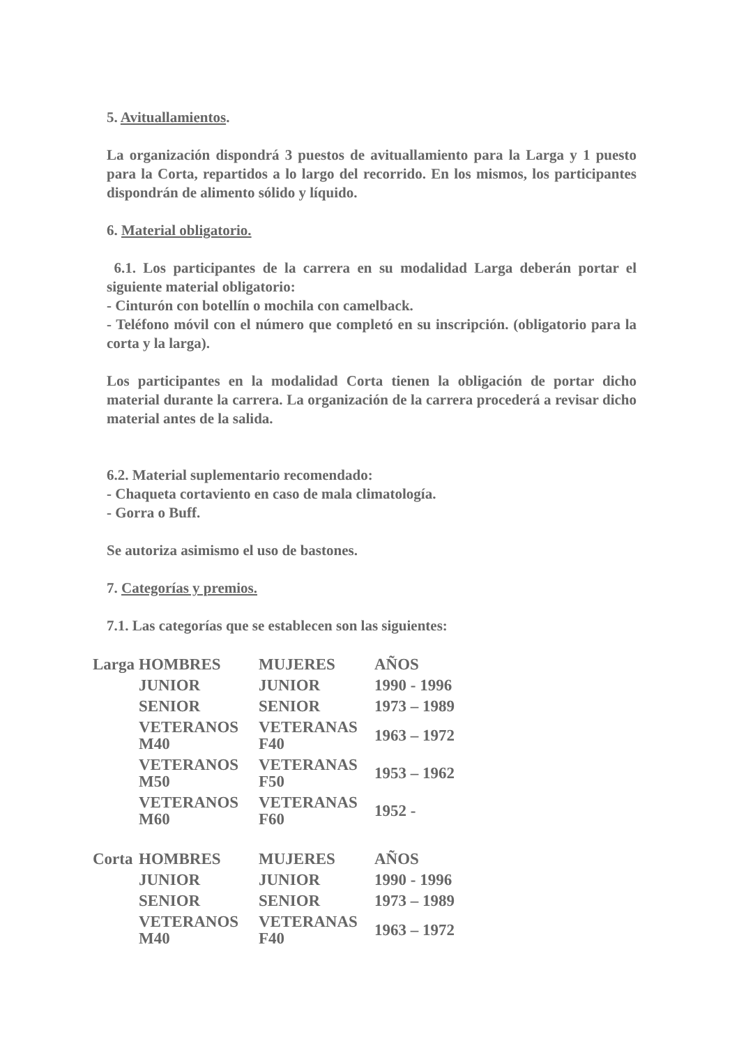5. Avituallamientos.
La organización dispondrá 3 puestos de avituallamiento para la Larga y 1 puesto para la Corta, repartidos a lo largo del recorrido. En los mismos, los participantes dispondrán de alimento sólido y líquido.
6. Material obligatorio.
6.1. Los participantes de la carrera en su modalidad Larga deberán portar el siguiente material obligatorio:
- Cinturón con botellín o mochila con camelback.
- Teléfono móvil con el número que completó en su inscripción. (obligatorio para la corta y la larga).
Los participantes en la modalidad Corta tienen la obligación de portar dicho material durante la carrera. La organización de la carrera procederá a revisar dicho material antes de la salida.
6.2. Material suplementario recomendado:
- Chaqueta cortaviento en caso de mala climatología.
- Gorra o Buff.
Se autoriza asimismo el uso de bastones.
7. Categorías y premios.
7.1. Las categorías que se establecen son las siguientes:
| Larga | HOMBRES | MUJERES | AÑOS |
| | JUNIOR | JUNIOR | 1990 - 1996 |
| | SENIOR | SENIOR | 1973 – 1989 |
| | VETERANOS M40 | VETERANAS F40 | 1963 – 1972 |
| | VETERANOS M50 | VETERANAS F50 | 1953 – 1962 |
| | VETERANOS M60 | VETERANAS F60 | 1952 - |
| Corta | HOMBRES | MUJERES | AÑOS |
| | JUNIOR | JUNIOR | 1990 - 1996 |
| | SENIOR | SENIOR | 1973 – 1989 |
| | VETERANOS M40 | VETERANAS F40 | 1963 – 1972 |